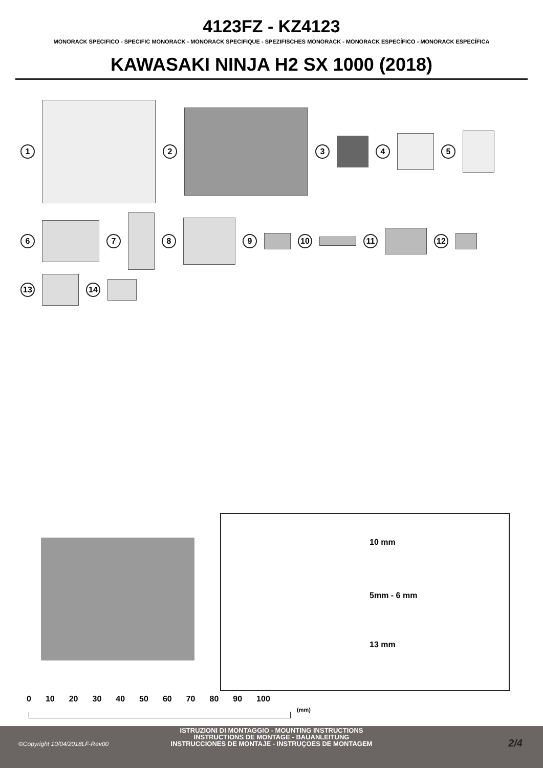4123FZ - KZ4123
MONORACK SPECIFICO - SPECIFIC MONORACK - MONORACK SPECIFIQUE - SPEZIFISCHES MONORACK - MONORACK ESPECÍFICO - MONORACK ESPECÍFICA
KAWASAKI NINJA H2 SX 1000 (2018)
1 2 3 4 5
6 7 8 9 10 11 12
13 14
10 mm
5mm - 6 mm
13 mm
0 10 20 30 40 50 60 70 80 90 100
(mm)
ISTRUZIONI DI MONTAGGIO - MOUNTING INSTRUCTIONS
INSTRUCTIONS DE MONTAGE - BAUANLEITUNG
INSTRUCCIONES DE MONTAJE - INSTRUÇOES DE MONTAGEM
©Copyright 10/04/2018LF-Rev00 2/4